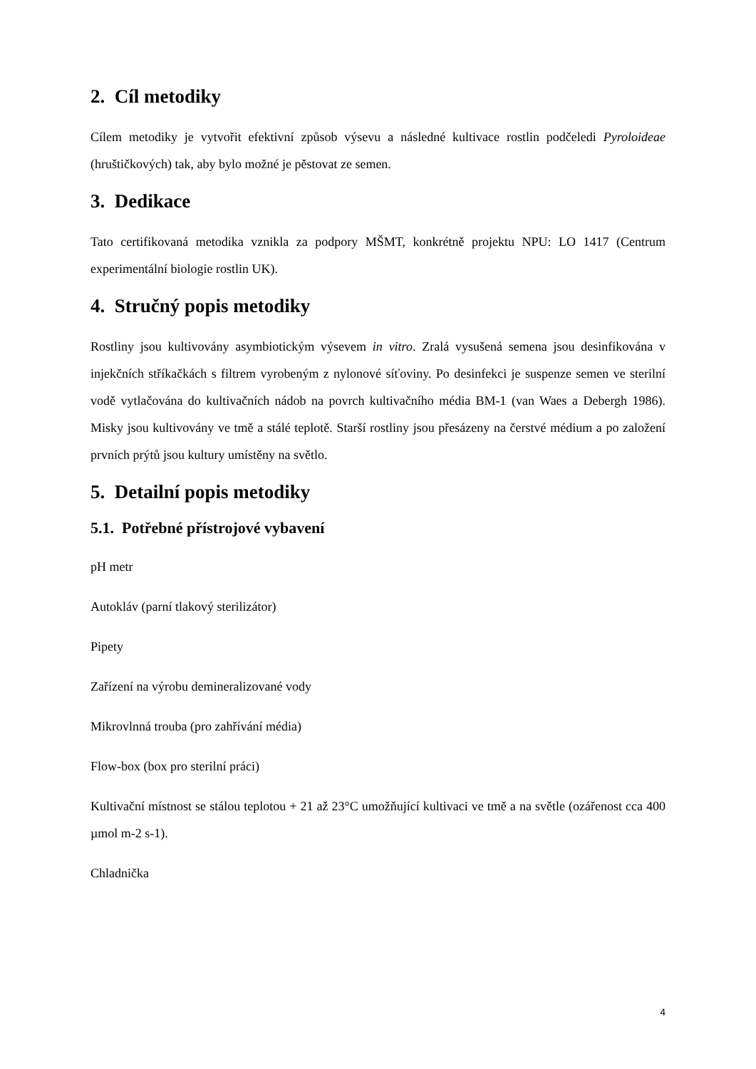2. Cíl metodiky
Cílem metodiky je vytvořit efektivní způsob výsevu a následné kultivace rostlin podčeledi Pyroloideae (hruštičkových) tak, aby bylo možné je pěstovat ze semen.
3. Dedikace
Tato certifikovaná metodika vznikla za podpory MŠMT, konkrétně projektu NPU: LO 1417 (Centrum experimentální biologie rostlin UK).
4. Stručný popis metodiky
Rostliny jsou kultivovány asymbiotickým výsevem in vitro. Zralá vysušená semena jsou desinfikována v injekčních stříkačkách s filtrem vyrobeným z nylonové síťoviny. Po desinfekci je suspenze semen ve sterilní vodě vytlačována do kultivačních nádob na povrch kultivačního média BM-1 (van Waes a Debergh 1986). Misky jsou kultivovány ve tmě a stálé teplotě. Starší rostliny jsou přesázeny na čerstvé médium a po založení prvních prýtů jsou kultury umístěny na světlo.
5. Detailní popis metodiky
5.1. Potřebné přístrojové vybavení
pH metr
Autokláv (parní tlakový sterilizátor)
Pipety
Zařízení na výrobu demineralizované vody
Mikrovlnná trouba (pro zahřívání média)
Flow-box (box pro sterilní práci)
Kultivační místnost se stálou teplotou + 21 až 23°C umožňující kultivaci ve tmě a na světle (ozářenost cca 400 µmol m-2 s-1).
Chladnička
4